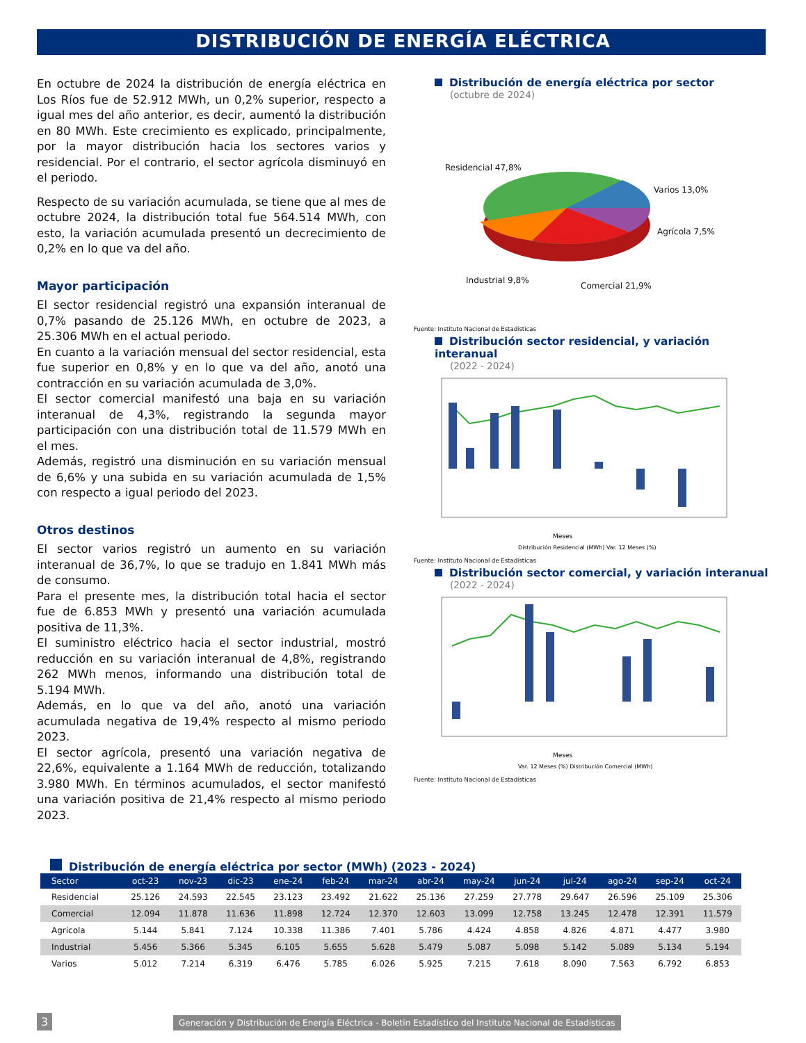DISTRIBUCIÓN DE ENERGÍA ELÉCTRICA
En octubre de 2024 la distribución de energía eléctrica en Los Ríos fue de 52.912 MWh, un 0,2% superior, respecto a igual mes del año anterior, es decir, aumentó la distribución en 80 MWh. Este crecimiento es explicado, principalmente, por la mayor distribución hacia los sectores varios y residencial. Por el contrario, el sector agrícola disminuyó en el periodo.
Respecto de su variación acumulada, se tiene que al mes de octubre 2024, la distribución total fue 564.514 MWh, con esto, la variación acumulada presentó un decrecimiento de 0,2% en lo que va del año.
Mayor participación
El sector residencial registró una expansión interanual de 0,7% pasando de 25.126 MWh, en octubre de 2023, a 25.306 MWh en el actual periodo.
En cuanto a la variación mensual del sector residencial, esta fue superior en 0,8% y en lo que va del año, anotó una contracción en su variación acumulada de 3,0%.
El sector comercial manifestó una baja en su variación interanual de 4,3%, registrando la segunda mayor participación con una distribución total de 11.579 MWh en el mes.
Además, registró una disminución en su variación mensual de 6,6% y una subida en su variación acumulada de 1,5% con respecto a igual periodo del 2023.
Otros destinos
El sector varios registró un aumento en su variación interanual de 36,7%, lo que se tradujo en 1.841 MWh más de consumo.
Para el presente mes, la distribución total hacia el sector fue de 6.853 MWh y presentó una variación acumulada positiva de 11,3%.
El suministro eléctrico hacia el sector industrial, mostró reducción en su variación interanual de 4,8%, registrando 262 MWh menos, informando una distribución total de 5.194 MWh.
Además, en lo que va del año, anotó una variación acumulada negativa de 19,4% respecto al mismo periodo 2023.
El sector agrícola, presentó una variación negativa de 22,6%, equivalente a 1.164 MWh de reducción, totalizando 3.980 MWh. En términos acumulados, el sector manifestó una variación positiva de 21,4% respecto al mismo periodo 2023.
Distribución de energía eléctrica por sector
(octubre de 2024)
Residencial 47,8%
Varios 13,0%
Agrícola 7,5%
Industrial 9,8%
Comercial 21,9%
Fuente: Instituto Nacional de Estadísticas
Distribución sector residencial, y variación interanual
(2022 - 2024)
Meses
Distribución Residencial (MWh) Var. 12 Meses (%)
Fuente: Instituto Nacional de Estadísticas
Distribución sector comercial, y variación interanual
(2022 - 2024)
Meses
Var. 12 Meses (%) Distribución Comercial (MWh)
Fuente: Instituto Nacional de Estadísticas
Distribución de energía eléctrica por sector (MWh) (2023 - 2024)
| Sector | oct-23 | nov-23 | dic-23 | ene-24 | feb-24 | mar-24 | abr-24 | may-24 | jun-24 | jul-24 | ago-24 | sep-24 | oct-24 |
| --- | --- | --- | --- | --- | --- | --- | --- | --- | --- | --- | --- | --- | --- |
| Residencial | 25.126 | 24.593 | 22.545 | 23.123 | 23.492 | 21.622 | 25.136 | 27.259 | 27.778 | 29.647 | 26.596 | 25.109 | 25.306 |
| Comercial | 12.094 | 11.878 | 11.636 | 11.898 | 12.724 | 12.370 | 12.603 | 13.099 | 12.758 | 13.245 | 12.478 | 12.391 | 11.579 |
| Agrícola | 5.144 | 5.841 | 7.124 | 10.338 | 11.386 | 7.401 | 5.786 | 4.424 | 4.858 | 4.826 | 4.871 | 4.477 | 3.980 |
| Industrial | 5.456 | 5.366 | 5.345 | 6.105 | 5.655 | 5.628 | 5.479 | 5.087 | 5.098 | 5.142 | 5.089 | 5.134 | 5.194 |
| Varios | 5.012 | 7.214 | 6.319 | 6.476 | 5.785 | 6.026 | 5.925 | 7.215 | 7.618 | 8.090 | 7.563 | 6.792 | 6.853 |
3 Generación y Distribución de Energía Eléctrica - Boletín Estadístico del Instituto Nacional de Estadísticas